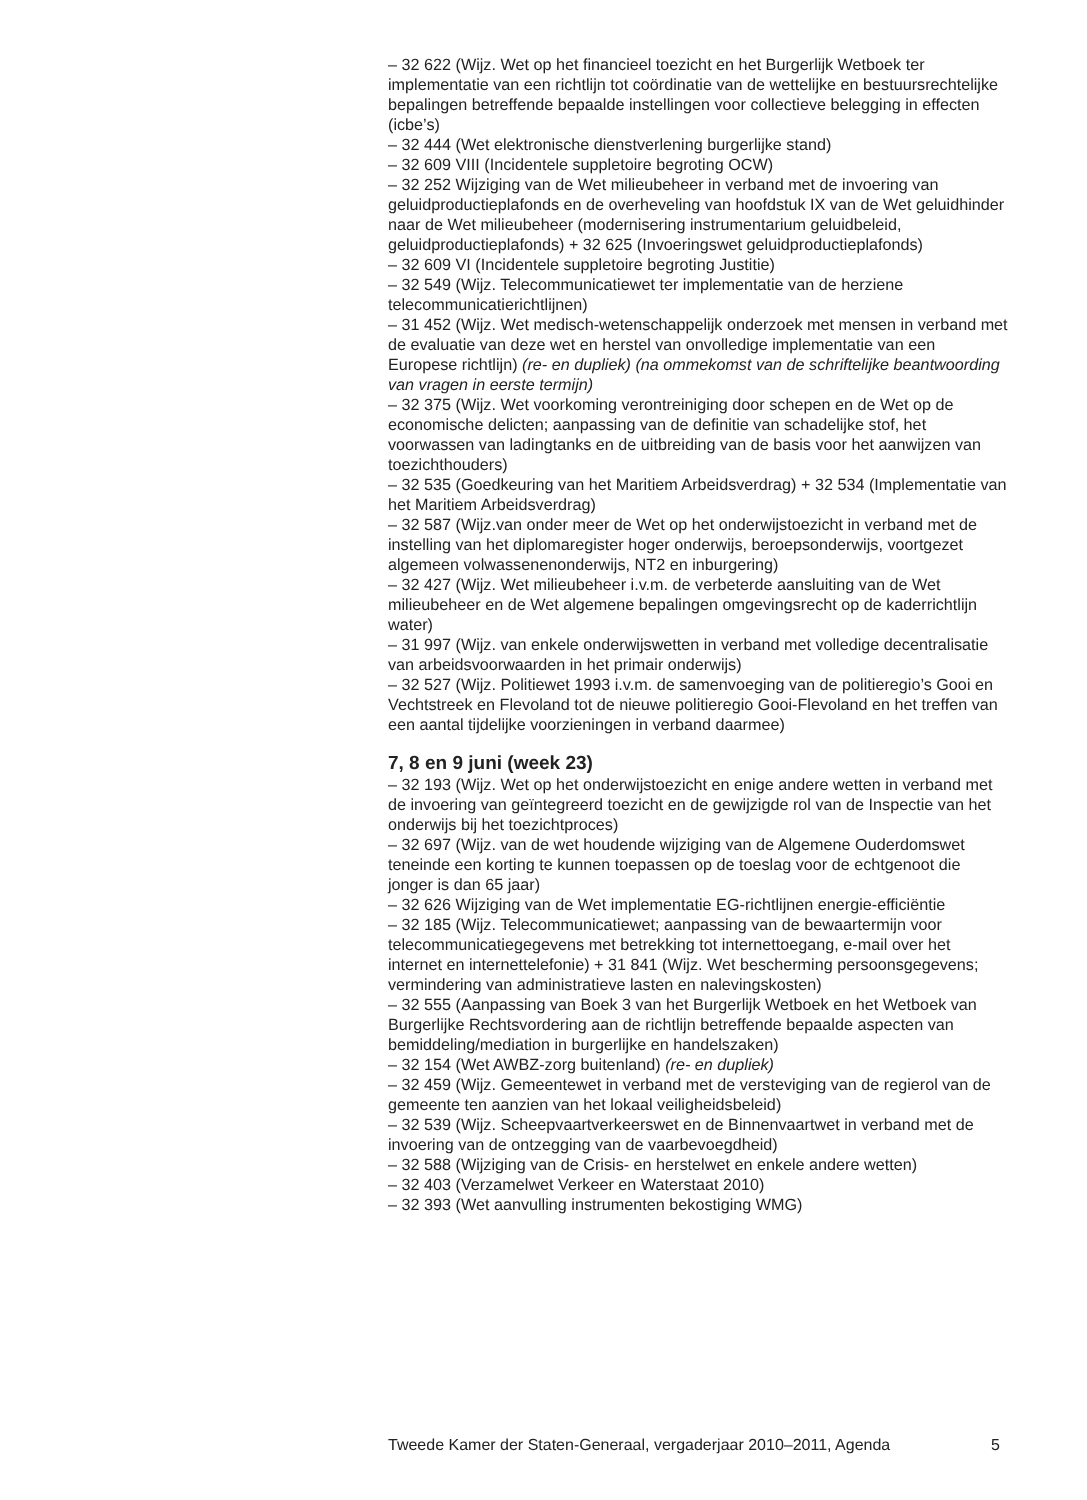– 32 622 (Wijz. Wet op het financieel toezicht en het Burgerlijk Wetboek ter implementatie van een richtlijn tot coördinatie van de wettelijke en bestuursrechtelijke bepalingen betreffende bepaalde instellingen voor collectieve belegging in effecten (icbe’s)
– 32 444 (Wet elektronische dienstverlening burgerlijke stand)
– 32 609 VIII (Incidentele suppletoire begroting OCW)
– 32 252 Wijziging van de Wet milieubeheer in verband met de invoering van geluidproductieplafonds en de overheveling van hoofdstuk IX van de Wet geluidhinder naar de Wet milieubeheer (modernisering instrumentarium geluidbeleid, geluidproductieplafonds) + 32 625 (Invoeringswet geluidproductieplafonds)
– 32 609 VI (Incidentele suppletoire begroting Justitie)
– 32 549 (Wijz. Telecommunicatiewet ter implementatie van de herziene telecommunicatierichtlijnen)
– 31 452 (Wijz. Wet medisch-wetenschappelijk onderzoek met mensen in verband met de evaluatie van deze wet en herstel van onvolledige implementatie van een Europese richtlijn) (re- en dupliek) (na ommekomst van de schriftelijke beantwoording van vragen in eerste termijn)
– 32 375 (Wijz. Wet voorkoming verontreiniging door schepen en de Wet op de economische delicten; aanpassing van de definitie van schadelijke stof, het voorwassen van ladingtanks en de uitbreiding van de basis voor het aanwijzen van toezichthouders)
– 32 535 (Goedkeuring van het Maritiem Arbeidsverdrag) + 32 534 (Implementatie van het Maritiem Arbeidsverdrag)
– 32 587 (Wijz.van onder meer de Wet op het onderwijstoezicht in verband met de instelling van het diplomaregister hoger onderwijs, beroepsonderwijs, voortgezet algemeen volwassenenonderwijs, NT2 en inburgering)
– 32 427 (Wijz. Wet milieubeheer i.v.m. de verbeterde aansluiting van de Wet milieubeheer en de Wet algemene bepalingen omgevingsrecht op de kaderrichtlijn water)
– 31 997 (Wijz. van enkele onderwijswetten in verband met volledige decentralisatie van arbeidsvoorwaarden in het primair onderwijs)
– 32 527 (Wijz. Politiewet 1993 i.v.m. de samenvoeging van de politieregio’s Gooi en Vechtstreek en Flevoland tot de nieuwe politieregio Gooi-Flevoland en het treffen van een aantal tijdelijke voorzieningen in verband daarmee)
7, 8 en 9 juni (week 23)
– 32 193 (Wijz. Wet op het onderwijstoezicht en enige andere wetten in verband met de invoering van geïntegreerd toezicht en de gewijzigde rol van de Inspectie van het onderwijs bij het toezichtproces)
– 32 697 (Wijz. van de wet houdende wijziging van de Algemene Ouderdomswet teneinde een korting te kunnen toepassen op de toeslag voor de echtgenoot die jonger is dan 65 jaar)
– 32 626 Wijziging van de Wet implementatie EG-richtlijnen energie-efficiëntie
– 32 185 (Wijz. Telecommunicatiewet; aanpassing van de bewaartermijn voor telecommunicatiegegevens met betrekking tot internettoegang, e-mail over het internet en internettelefonie) + 31 841 (Wijz. Wet bescherming persoonsgegevens; vermindering van administratieve lasten en nalevingskosten)
– 32 555 (Aanpassing van Boek 3 van het Burgerlijk Wetboek en het Wetboek van Burgerlijke Rechtsvordering aan de richtlijn betreffende bepaalde aspecten van bemiddeling/mediation in burgerlijke en handelszaken)
– 32 154 (Wet AWBZ-zorg buitenland) (re- en dupliek)
– 32 459 (Wijz. Gemeentewet in verband met de versteviging van de regierol van de gemeente ten aanzien van het lokaal veiligheidsbeleid)
– 32 539 (Wijz. Scheepvaartverkeerswet en de Binnenvaartwet in verband met de invoering van de ontzegging van de vaarbevoegdheid)
– 32 588 (Wijziging van de Crisis- en herstelwet en enkele andere wetten)
– 32 403 (Verzamelwet Verkeer en Waterstaat 2010)
– 32 393 (Wet aanvulling instrumenten bekostiging WMG)
Tweede Kamer der Staten-Generaal, vergaderjaar 2010–2011, Agenda 5